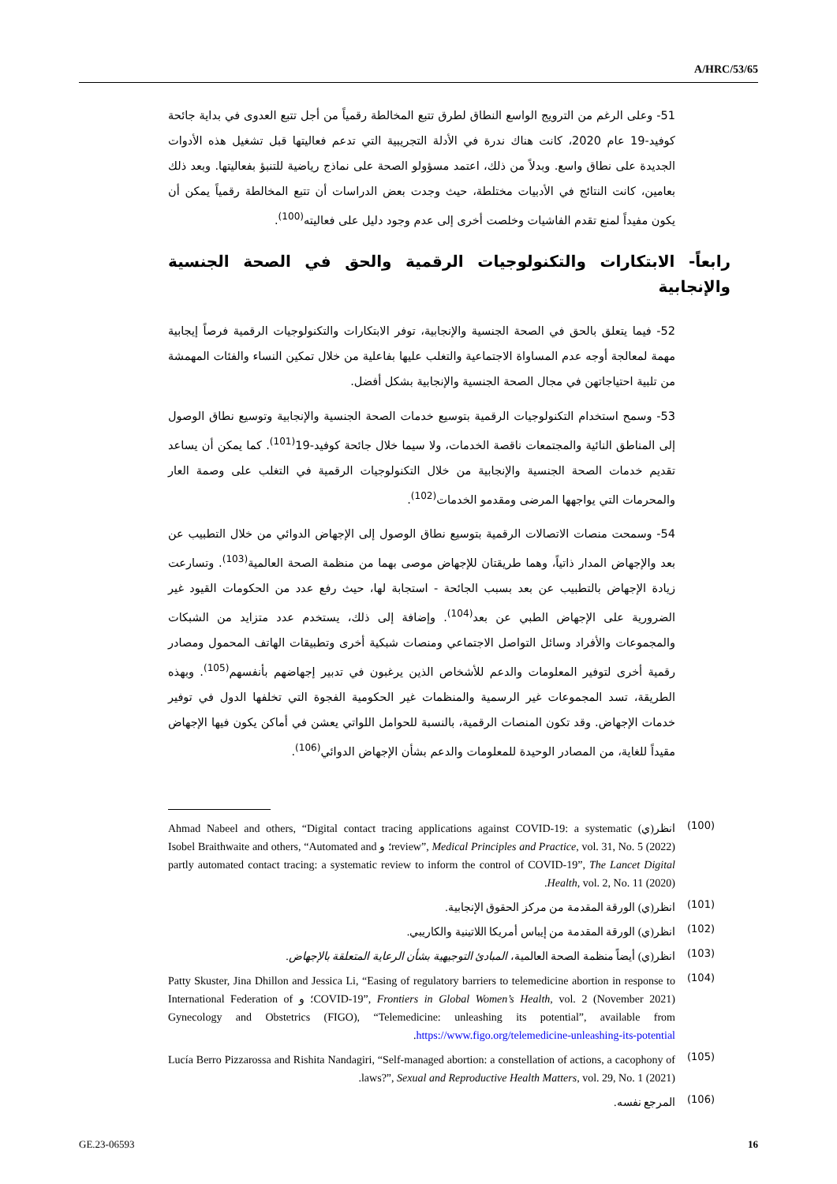A/HRC/53/65
51- وعلى الرغم من الترويج الواسع النطاق لطرق تتبع المخالطة رقمياً من أجل تتبع العدوى في بداية جائحة كوفيد-19 عام 2020، كانت هناك ندرة في الأدلة التجريبية التي تدعم فعاليتها قبل تشغيل هذه الأدوات الجديدة على نطاق واسع. وبدلاً من ذلك، اعتمد مسؤولو الصحة على نماذج رياضية للتنبؤ بفعاليتها. وبعد ذلك بعامين، كانت النتائج في الأدبيات مختلطة، حيث وجدت بعض الدراسات أن تتبع المخالطة رقمياً يمكن أن يكون مفيداً لمنع تقدم الفاشيات وخلصت أخرى إلى عدم وجود دليل على فعاليته<sup>(100)</sup>.
رابعاً- الابتكارات والتكنولوجيات الرقمية والحق في الصحة الجنسية والإنجابية
52- فيما يتعلق بالحق في الصحة الجنسية والإنجابية، توفر الابتكارات والتكنولوجيات الرقمية فرصاً إيجابية مهمة لمعالجة أوجه عدم المساواة الاجتماعية والتغلب عليها بفاعلية من خلال تمكين النساء والفئات المهمشة من تلبية احتياجاتهن في مجال الصحة الجنسية والإنجابية بشكل أفضل.
53- وسمح استخدام التكنولوجيات الرقمية بتوسيع خدمات الصحة الجنسية والإنجابية وتوسيع نطاق الوصول إلى المناطق النائية والمجتمعات ناقصة الخدمات، ولا سيما خلال جائحة كوفيد-19<sup>(101)</sup>. كما يمكن أن يساعد تقديم خدمات الصحة الجنسية والإنجابية من خلال التكنولوجيات الرقمية في التغلب على وصمة العار والمحرمات التي يواجهها المرضى ومقدمو الخدمات<sup>(102)</sup>.
54- وسمحت منصات الاتصالات الرقمية بتوسيع نطاق الوصول إلى الإجهاض الدوائي من خلال التطبيب عن بعد والإجهاض المدار ذاتياً، وهما طريقتان للإجهاض موصى بهما من منظمة الصحة العالمية<sup>(103)</sup>. وتسارعت زيادة الإجهاض بالتطبيب عن بعد بسبب الجائحة - استجابة لها، حيث رفع عدد من الحكومات القيود غير الضرورية على الإجهاض الطبي عن بعد<sup>(104)</sup>. وإضافة إلى ذلك، يستخدم عدد متزايد من الشبكات والمجموعات والأفراد وسائل التواصل الاجتماعي ومنصات شبكية أخرى وتطبيقات الهاتف المحمول ومصادر رقمية أخرى لتوفير المعلومات والدعم للأشخاص الذين يرغبون في تدبير إجهاضهم بأنفسهم<sup>(105)</sup>. وبهذه الطريقة، تسد المجموعات غير الرسمية والمنظمات غير الحكومية الفجوة التي تخلفها الدول في توفير خدمات الإجهاض. وقد تكون المنصات الرقمية، بالنسبة للحوامل اللواتي يعشن في أماكن يكون فيها الإجهاض مقيداً للغاية، من المصادر الوحيدة للمعلومات والدعم بشأن الإجهاض الدوائي<sup>(106)</sup>.
(100) انظر(ي) Ahmad Nabeel and others, “Digital contact tracing applications against COVID-19: a systematic review”, Medical Principles and Practice, vol. 31, No. 5 (2022)؛ و Isobel Braithwaite and others, “Automated and partly automated contact tracing: a systematic review to inform the control of COVID-19”, The Lancet Digital Health, vol. 2, No. 11 (2020).
(101) انظر(ي) الورقة المقدمة من مركز الحقوق الإنجابية.
(102) انظر(ي) الورقة المقدمة من إيباس أمريكا اللاتينية والكاريبي.
(103) انظر(ي) أيضاً منظمة الصحة العالمية، المبادئ التوجيهية بشأن الرعاية المتعلقة بالإجهاض.
(104) Patty Skuster, Jina Dhillon and Jessica Li, “Easing of regulatory barriers to telemedicine abortion in response to COVID-19”, Frontiers in Global Women’s Health, vol. 2 (November 2021)؛ و International Federation of Gynecology and Obstetrics (FIGO), “Telemedicine: unleashing its potential”, available from https://www.figo.org/telemedicine-unleashing-its-potential.
(105) Lucía Berro Pizzarossa and Rishita Nandagiri, “Self-managed abortion: a constellation of actions, a cacophony of laws?”, Sexual and Reproductive Health Matters, vol. 29, No. 1 (2021).
(106) المرجع نفسه.
GE.23-06593 16